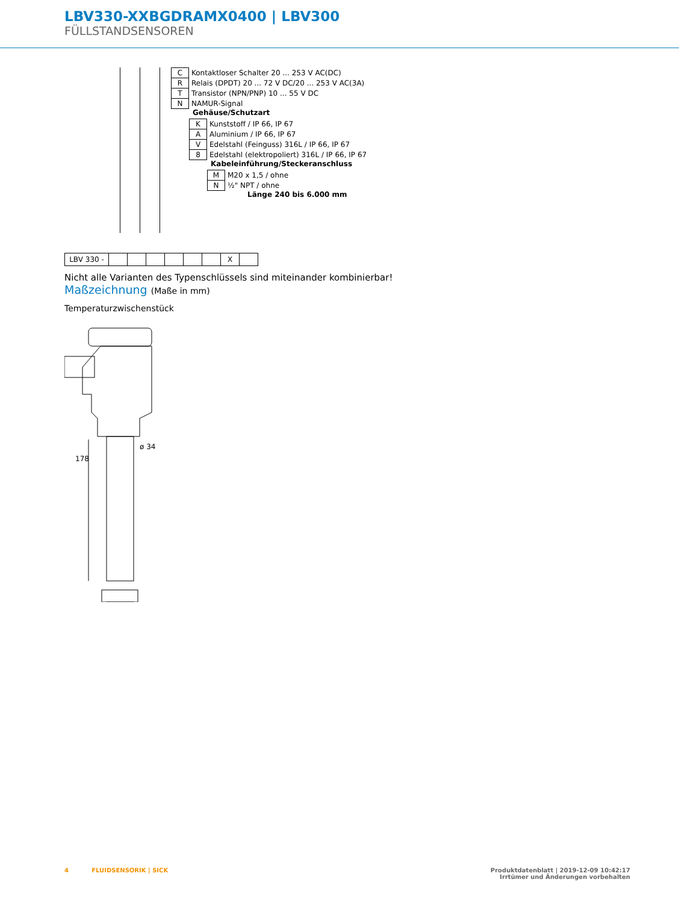LBV330-XXBGDRAMX0400 | LBV300
FÜLLSTANDSENSOREN
| C | Kontaktloser Schalter 20 ... 253 V AC(DC) |
| R | Relais (DPDT) 20 ... 72 V DC/20 ... 253 V AC(3A) |
| T | Transistor (NPN/PNP) 10 ... 55 V DC |
| N | NAMUR-Signal |
Gehäuse/Schutzart
| K | Kunststoff / IP 66, IP 67 |
| A | Aluminium / IP 66, IP 67 |
| V | Edelstahl (Feinguss) 316L / IP 66, IP 67 |
| 8 | Edelstahl (elektropoliert) 316L / IP 66, IP 67 |
Kabeleinführung/Steckeranschluss
| M | M20 x 1,5 / ohne |
| N | ½" NPT / ohne |
Länge 240 bis 6.000 mm
| LBV 330 - | | | | | | | X | |
Nicht alle Varianten des Typenschlüssels sind miteinander kombinierbar!
Maßzeichnung (Maße in mm)
Temperaturzwischenstück
ø 34
178
4 FLUIDSENSORIK | SICK Produktdatenblatt | 2019-12-09 10:42:17
Irrtümer und Änderungen vorbehalten